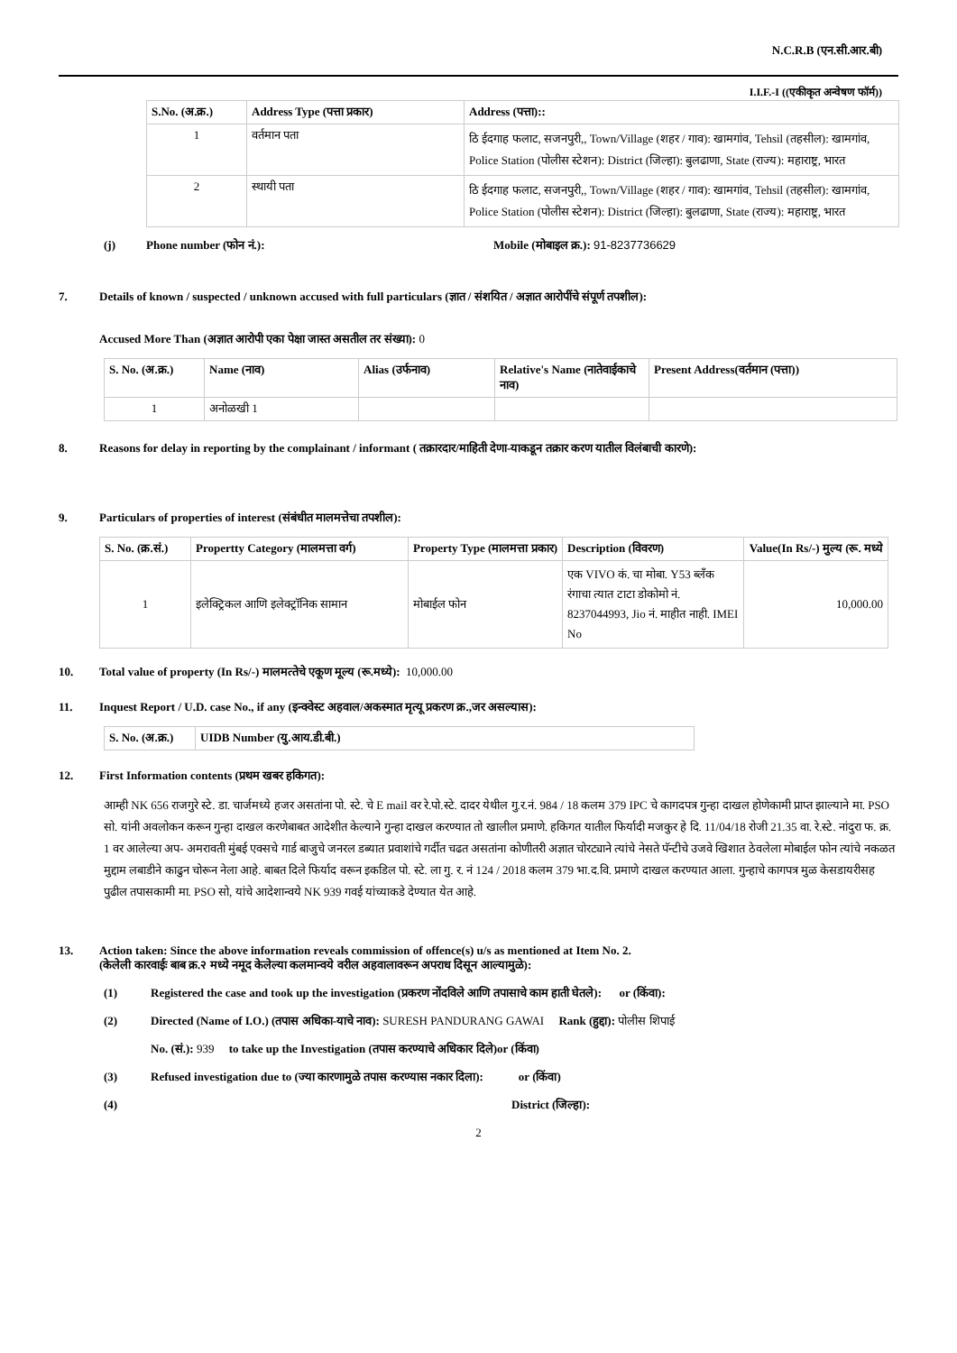N.C.R.B (एन.सी.आर.बी)
I.I.F.-I ((एकीकृत अन्‍वेषण फॉर्म))
| S.No. (अ.क्र.) | Address Type (पत्ता प्रकार) | Address (पत्ता):: |
| --- | --- | --- |
| 1 | वर्तमान पता | ठि ईदगाह फलाट, सजनपुरी,, Town/Village (शहर / गाव): खामगांव, Tehsil (तहसील): खामगांव, Police Station (पोलीस स्टेशन): District (जिल्हा): बुलढाणा, State (राज्य): महाराष्ट्र, भारत |
| 2 | स्थायी पता | ठि ईदगाह फलाट, सजनपुरी,, Town/Village (शहर / गाव): खामगांव, Tehsil (तहसील): खामगांव, Police Station (पोलीस स्टेशन): District (जिल्हा): बुलढाणा, State (राज्य): महाराष्ट्र, भारत |
(j) Phone number (फोन नं.): Mobile (मोबाइल क्र.): 91-8237736629
7. Details of known / suspected / unknown accused with full particulars (ज्ञात / संशयित / अज्ञात आरोपींचे संपूर्ण तपशील):
Accused More Than (अज्ञात आरोपी एका पेक्षा जास्त असतील तर संख्या): 0
| S. No. (अ.क्र.) | Name (नाव) | Alias (उर्फनाव) | Relative's Name (नातेवाईकाचे नाव) | Present Address(वर्तमान (पत्ता)) |
| --- | --- | --- | --- | --- |
| 1 | अनोळखी 1 | | | |
8. Reasons for delay in reporting by the complainant / informant ( तक्रारदार/माहिती देणा-याकडून तक्रार करण यातील विलंबाची कारणे):
9. Particulars of properties of interest (संबंधीत मालमत्तेचा तपशील):
| S. No. (क्र.सं.) | Propertty Category (मालमत्ता वर्ग) | Property Type (मालमत्ता प्रकार) | Description (विवरण) | Value(In Rs/-) मुल्‍य (रू. मध्‍ये |
| --- | --- | --- | --- | --- |
| 1 | इलेक्ट्रिकल आणि इलेक्ट्रॉनिक सामान | मोबाईल फोन | एक VIVO कं. चा मोबा. Y53 ब्लॅंक रंगाचा त्यात टाटा डोकोमो नं. 8237044993, Jio नं. माहीत नाही. IMEI No | 10,000.00 |
10. Total value of property (In Rs/-) मालमत्‍तेचे एकूण मूल्‍य (रू.मध्ये): 10,000.00
11. Inquest Report / U.D. case No., if any (इन्‍क्‍वेस्‍ट अहवाल/अकस्‍मात मृत्‍यू प्रकरण क्र.,जर असल्‍यास):
| S. No. (अ.क्र.) | UIDB Number (यु.आय.डी.बी.) |
| --- | --- |
12. First Information contents (प्रथम खबर हकिगत):
आम्ही NK 656 राजगुरे स्टे. डा. चार्जमध्ये हजर असतांना पो. स्टे. चे E mail वर रे.पो.स्टे. दादर येथील गु.र.नं. 984 / 18 कलम 379 IPC चे कागदपत्र गुन्हा दाखल होणेकामी प्राप्त झाल्याने मा. PSO सो. यांनी अवलोकन करून गुन्हा दाखल करणेबाबत आदेशीत केल्याने गुन्हा दाखल करण्यात तो खालील प्रमाणे. हकिगत यातील फिर्यादी मजकुर हे दि. 11/04/18 रोजी 21.35 वा. रे.स्टे. नांदुरा फ. क्र. 1 वर आलेल्या अप- अमरावती मुंबई एक्सचे गार्ड बाजुचे जनरल डब्यात प्रवाशांचे गर्दीत चढत असतांना कोणीतरी अज्ञात चोरट्याने त्यांचे नेसते पॅन्टीचे उजवे खिशात ठेवलेला मोबाईल फोन त्यांचे नकळत मुद्दाम लबाडीने काढुन चोरून नेला आहे. बाबत दिले फिर्याद वरून इकडिल पो. स्टे. ला गु. र. नं 124 / 2018 कलम 379 भा.द.वि. प्रमाणे दाखल करण्यात आला. गुन्हाचे कागपत्र मुळ केसडायरीसह पुढील तपासकामी मा. PSO सो, यांचे आदेशान्वये NK 939 गवई यांच्याकडे देण्यात येत आहे.
13. Action taken: Since the above information reveals commission of offence(s) u/s as mentioned at Item No. 2.
(केलेली कारवाईः बाब क्र.२ मध्ये नमूद केलेल्या कलमान्वये वरील अहवालावरून अपराध दिसून आल्यामुळे):
(1) Registered the case and took up the investigation (प्रकरण नोंदविले आणि तपासाचे काम हाती घेतले): or (किंवा):
(2) Directed (Name of I.O.) (तपास अधिका-याचे नाव): SURESH PANDURANG GAWAI Rank (हुद्दा): पोलीस शिपाई
No. (सं.): 939 to take up the Investigation (तपास करण्‍याचे अधिकार दिले)or (किंवा)
(3) Refused investigation due to (ज्या कारणामुळे तपास करण्यास नकार दिला): or (किंवा)
(4) District (जिल्हा):
2